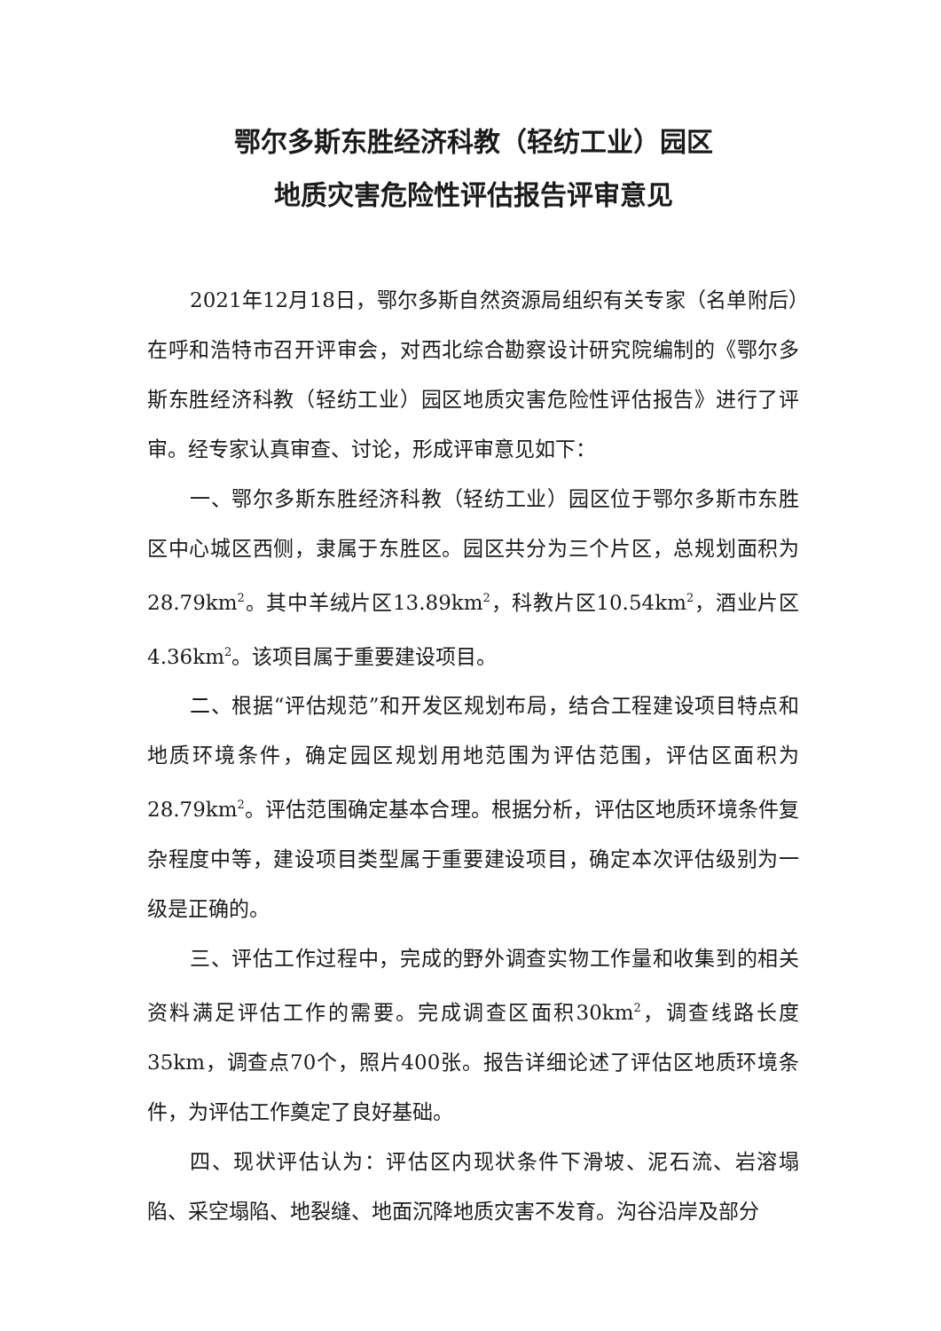鄂尔多斯东胜经济科教（轻纺工业）园区
地质灾害危险性评估报告评审意见
2021年12月18日，鄂尔多斯自然资源局组织有关专家（名单附后）在呼和浩特市召开评审会，对西北综合勘察设计研究院编制的《鄂尔多斯东胜经济科教（轻纺工业）园区地质灾害危险性评估报告》进行了评审。经专家认真审查、讨论，形成评审意见如下：
一、鄂尔多斯东胜经济科教（轻纺工业）园区位于鄂尔多斯市东胜区中心城区西侧，隶属于东胜区。园区共分为三个片区，总规划面积为28.79km<sup>2</sup>。其中羊绒片区13.89km<sup>2</sup>，科教片区10.54km<sup>2</sup>，酒业片区4.36km<sup>2</sup>。该项目属于重要建设项目。
二、根据“评估规范”和开发区规划布局，结合工程建设项目特点和地质环境条件，确定园区规划用地范围为评估范围，评估区面积为28.79km<sup>2</sup>。评估范围确定基本合理。根据分析，评估区地质环境条件复杂程度中等，建设项目类型属于重要建设项目，确定本次评估级别为一级是正确的。
三、评估工作过程中，完成的野外调查实物工作量和收集到的相关资料满足评估工作的需要。完成调查区面积30km<sup>2</sup>，调查线路长度35km，调查点70个，照片400张。报告详细论述了评估区地质环境条件，为评估工作奠定了良好基础。
四、现状评估认为：评估区内现状条件下滑坡、泥石流、岩溶塌陷、采空塌陷、地裂缝、地面沉降地质灾害不发育。沟谷沿岸及部分